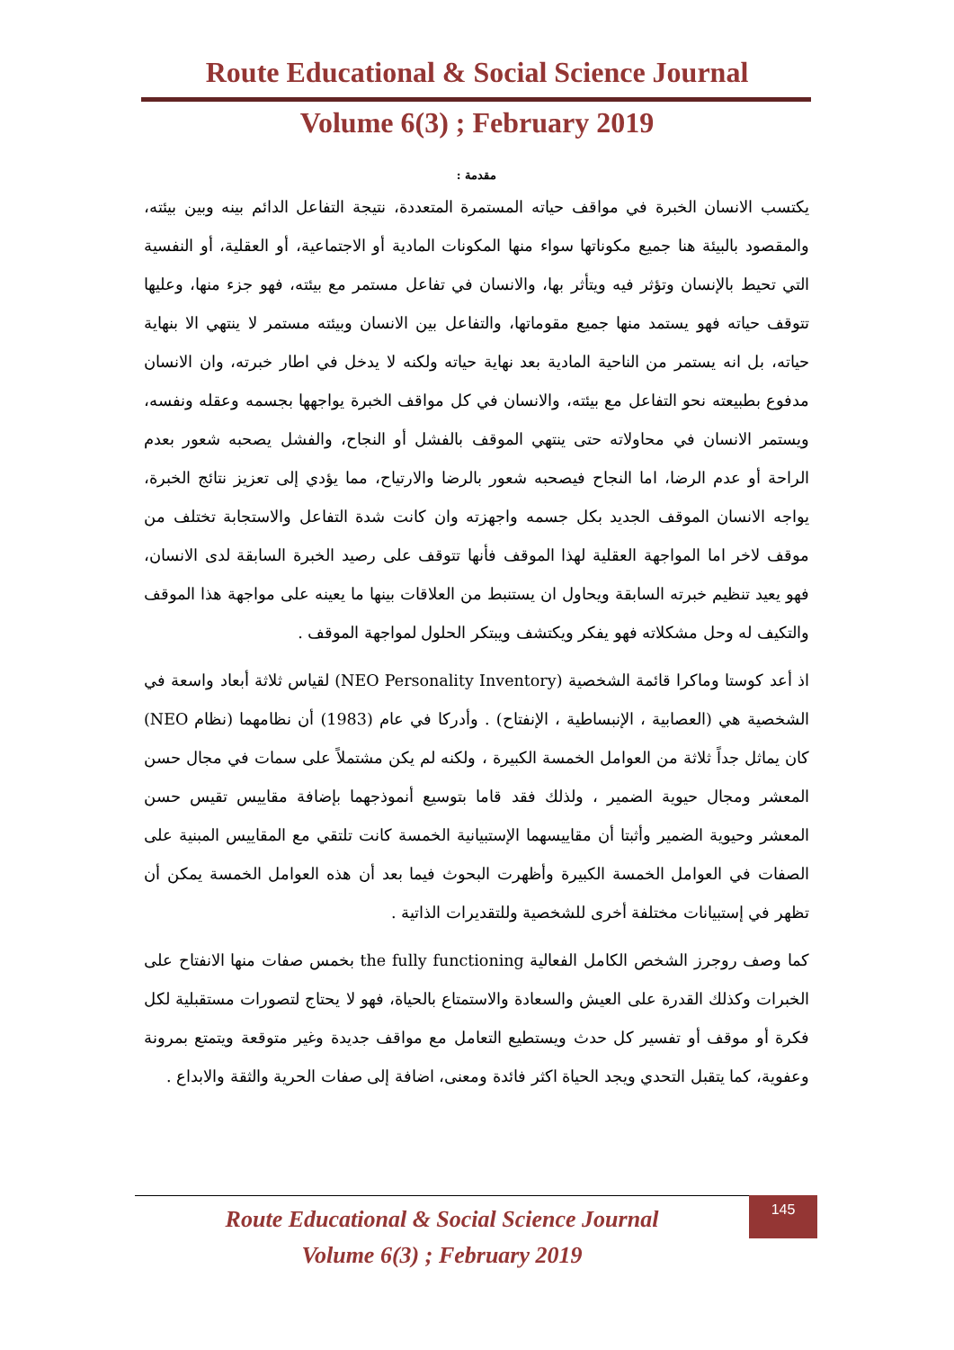Route Educational & Social Science Journal
Volume 6(3) ; February 2019
مقدمة :
يكتسب الانسان الخبرة في مواقف حياته المستمرة المتعددة، نتيجة التفاعل الدائم بينه وبين بيئته، والمقصود بالبيئة هنا جميع مكوناتها سواء منها المكونات المادية أو الاجتماعية، أو العقلية، أو النفسية التي تحيط بالإنسان وتؤثر فيه ويتأثر بها، والانسان في تفاعل مستمر مع بيئته، فهو جزء منها، وعليها تتوقف حياته فهو يستمد منها جميع مقوماتها، والتفاعل بين الانسان وبيئته مستمر لا ينتهي الا بنهاية حياته، بل انه يستمر من الناحية المادية بعد نهاية حياته ولكنه لا يدخل في اطار خبرته، وان الانسان مدفوع بطبيعته نحو التفاعل مع بيئته، والانسان في كل مواقف الخبرة يواجهها بجسمه وعقله ونفسه، ويستمر الانسان في محاولاته حتى ينتهي الموقف بالفشل أو النجاح، والفشل يصحبه شعور بعدم الراحة أو عدم الرضا، اما النجاح فيصحبه شعور بالرضا والارتياح، مما يؤدي إلى تعزيز نتائج الخبرة، يواجه الانسان الموقف الجديد بكل جسمه واجهزته وان كانت شدة التفاعل والاستجابة تختلف من موقف لاخر اما المواجهة العقلية لهذا الموقف فأنها تتوقف على رصيد الخبرة السابقة لدى الانسان، فهو يعيد تنظيم خبرته السابقة ويحاول ان يستنبط من العلاقات بينها ما يعينه على مواجهة هذا الموقف والتكيف له وحل مشكلاته فهو يفكر ويكتشف ويبتكر الحلول لمواجهة الموقف .
اذ أعد كوستا وماكرا قائمة الشخصية (NEO Personality Inventory) لقياس ثلاثة أبعاد واسعة في الشخصية هي (العصابية ، الإنبساطية ، الإنفتاح) . وأدركا في عام (1983) أن نظامهما (نظام NEO) كان يماثل جداً ثلاثة من العوامل الخمسة الكبيرة ، ولكنه لم يكن مشتملاً على سمات في مجال حسن المعشر ومجال حيوية الضمير ، ولذلك فقد قاما بتوسيع أنموذجهما بإضافة مقاييس تقيس حسن المعشر وحيوية الضمير وأثبتا أن مقاييسهما الإستبيانية الخمسة كانت تلتقي مع المقاييس المبنية على الصفات في العوامل الخمسة الكبيرة وأظهرت البحوث فيما بعد أن هذه العوامل الخمسة يمكن أن تظهر في إستبيانات مختلفة أخرى للشخصية وللتقديرات الذاتية .
كما وصف روجرز الشخص الكامل الفعالية the fully functioning بخمس صفات منها الانفتاح على الخبرات وكذلك القدرة على العيش والسعادة والاستمتاع بالحياة، فهو لا يحتاج لتصورات مستقبلية لكل فكرة أو موقف أو تفسير كل حدث ويستطيع التعامل مع مواقف جديدة وغير متوقعة ويتمتع بمرونة وعفوية، كما يتقبل التحدي ويجد الحياة اكثر فائدة ومعنى، اضافة إلى صفات الحرية والثقة والابداع .
Route Educational & Social Science Journal
Volume 6(3) ; February 2019
145